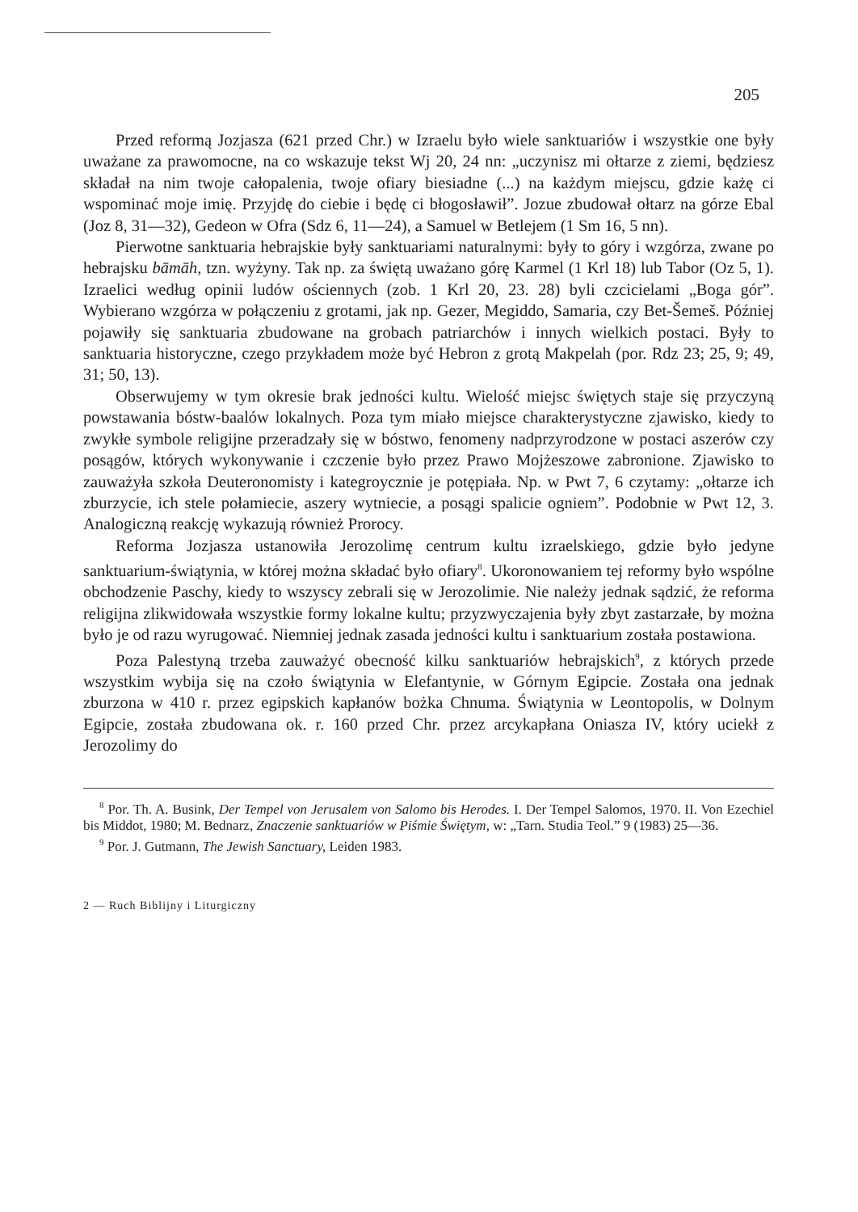205
Przed reformą Jozjasza (621 przed Chr.) w Izraelu było wiele sanktuariów i wszystkie one były uważane za prawomocne, na co wskazuje tekst Wj 20, 24 nn: „uczynisz mi ołtarze z ziemi, będziesz składał na nim twoje całopalenia, twoje ofiary biesiadne (...) na każdym miejscu, gdzie każę ci wspominać moje imię. Przyjdę do ciebie i będę ci błogosławił”. Jozue zbudował ołtarz na górze Ebal (Joz 8, 31—32), Gedeon w Ofra (Sdz 6, 11—24), a Samuel w Betlejem (1 Sm 16, 5 nn).
Pierwotne sanktuaria hebrajskie były sanktuariami naturalnymi: były to góry i wzgórza, zwane po hebrajsku bāmāh, tzn. wyżyny. Tak np. za świętą uważano górę Karmel (1 Krl 18) lub Tabor (Oz 5, 1). Izraelici według opinii ludów ościennych (zob. 1 Krl 20, 23. 28) byli czcicielami „Boga gór”. Wybierano wzgórza w połączeniu z grotami, jak np. Gezer, Megiddo, Samaria, czy Bet-Šemeš. Później pojawiły się sanktuaria zbudowane na grobach patriarchów i innych wielkich postaci. Były to sanktuaria historyczne, czego przykładem może być Hebron z grotą Makpelah (por. Rdz 23; 25, 9; 49, 31; 50, 13).
Obserwujemy w tym okresie brak jedności kultu. Wielość miejsc świętych staje się przyczyną powstawania bóstw-baalów lokalnych. Poza tym miało miejsce charakterystyczne zjawisko, kiedy to zwykłe symbole religijne przeradzały się w bóstwo, fenomeny nadprzyrodzone w postaci aszerów czy posągów, których wykonywanie i czczenie było przez Prawo Mojżeszowe zabronione. Zjawisko to zauważyła szkoła Deuteronomisty i kategroycznie je potępiała. Np. w Pwt 7, 6 czytamy: „ołtarze ich zburzycie, ich stele połamiecie, aszery wytniecie, a posągi spalicie ogniem”. Podobnie w Pwt 12, 3. Analogiczną reakcję wykazują również Prorocy.
Reforma Jozjasza ustanowiła Jerozolimę centrum kultu izraelskiego, gdzie było jedyne sanktuarium-świątynia, w której można składać było ofiary<sup>8</sup>. Ukoronowaniem tej reformy było wspólne obchodzenie Paschy, kiedy to wszyscy zebrali się w Jerozolimie. Nie należy jednak sądzić, że reforma religijna zlikwidowała wszystkie formy lokalne kultu; przyzwyczajenia były zbyt zastarzałe, by można było je od razu wyrugować. Niemniej jednak zasada jedności kultu i sanktuarium została postawiona.
Poza Palestyną trzeba zauważyć obecność kilku sanktuariów hebrajskich<sup>9</sup>, z których przede wszystkim wybija się na czoło świątynia w Elefantynie, w Górnym Egipcie. Została ona jednak zburzona w 410 r. przez egipskich kapłanów bożka Chnuma. Świątynia w Leontopolis, w Dolnym Egipcie, została zbudowana ok. r. 160 przed Chr. przez arcykapłana Oniasza IV, który uciekł z Jerozolimy do
<sup>8</sup> Por. Th. A. Busink, Der Tempel von Jerusalem von Salomo bis Herodes. I. Der Tempel Salomos, 1970. II. Von Ezechiel bis Middot, 1980; M. Bednarz, Znaczenie sanktuariów w Piśmie Świętym, w: „Tarn. Studia Teol.” 9 (1983) 25—36.
<sup>9</sup> Por. J. Gutmann, The Jewish Sanctuary, Leiden 1983.
2 — Ruch Biblijny i Liturgiczny